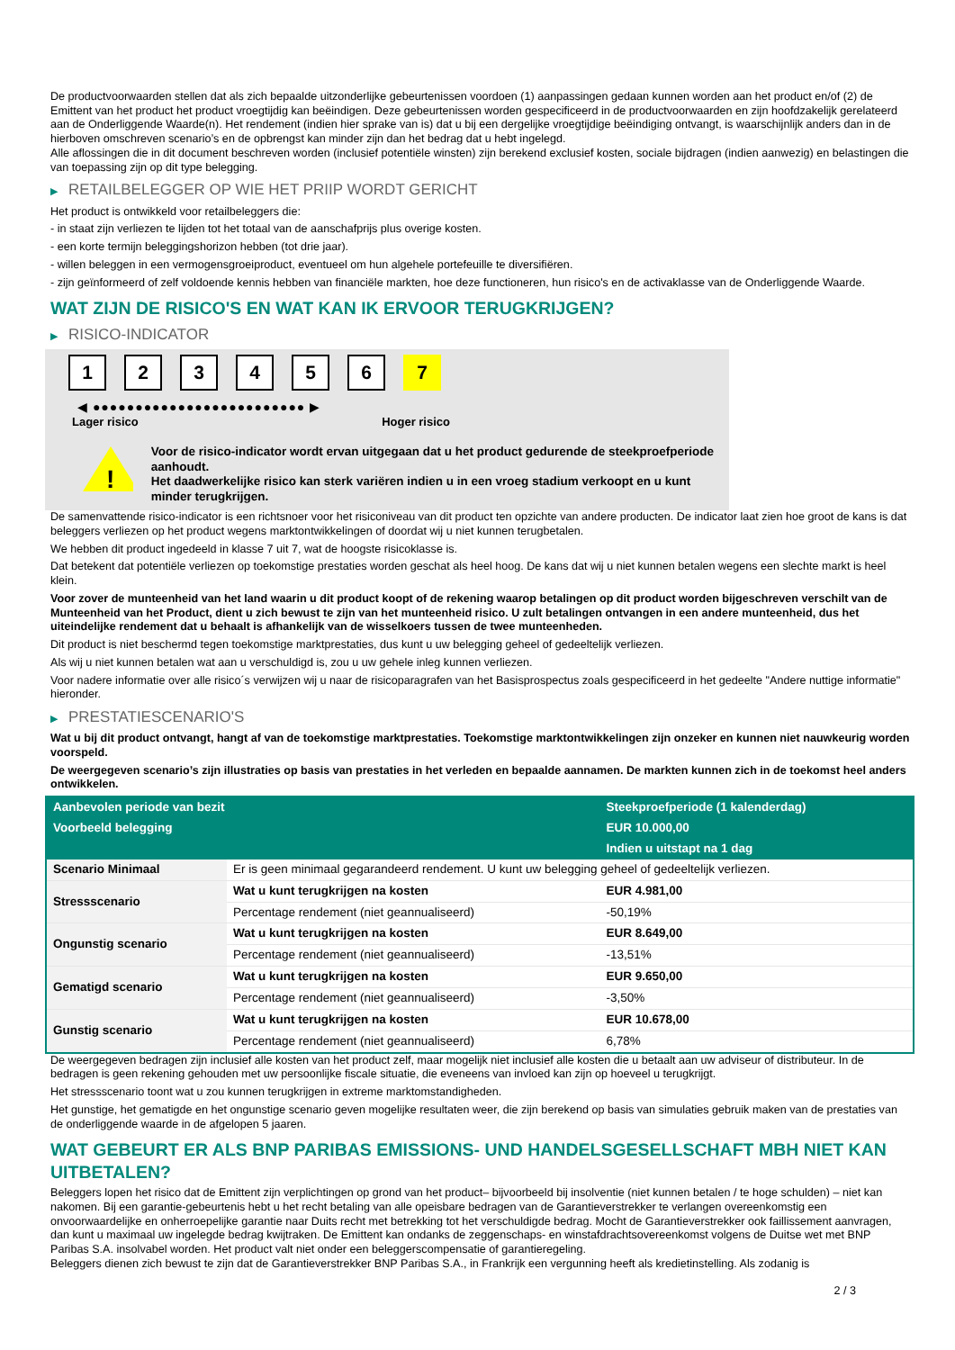De productvoorwaarden stellen dat als zich bepaalde uitzonderlijke gebeurtenissen voordoen (1) aanpassingen gedaan kunnen worden aan het product en/of (2) de Emittent van het product het product vroegtijdig kan beëindigen. Deze gebeurtenissen worden gespecificeerd in de productvoorwaarden en zijn hoofdzakelijk gerelateerd aan de Onderliggende Waarde(n). Het rendement (indien hier sprake van is) dat u bij een dergelijke vroegtijdige beëindiging ontvangt, is waarschijnlijk anders dan in de hierboven omschreven scenario’s en de opbrengst kan minder zijn dan het bedrag dat u hebt ingelegd.
Alle aflossingen die in dit document beschreven worden (inclusief potentiële winsten) zijn berekend exclusief kosten, sociale bijdragen (indien aanwezig) en belastingen die van toepassing zijn op dit type belegging.
▶ RETAILBELEGGER OP WIE HET PRIIP WORDT GERICHT
Het product is ontwikkeld voor retailbeleggers die:
- in staat zijn verliezen te lijden tot het totaal van de aanschafprijs plus overige kosten.
- een korte termijn beleggingshorizon hebben (tot drie jaar).
- willen beleggen in een vermogensgroeiproduct, eventueel om hun algehele portefeuille te diversifiëren.
- zijn geïnformeerd of zelf voldoende kennis hebben van financiële markten, hoe deze functioneren, hun risico's en de activaklasse van de Onderliggende Waarde.
WAT ZIJN DE RISICO'S EN WAT KAN IK ERVOOR TERUGKRIJGEN?
▶ RISICO-INDICATOR
1 2 3 4 5 6 7
◀ ●●●●●●●●●●●●●●●●●●●●●●●●● ▶
Lager risico Hoger risico
!
Voor de risico-indicator wordt ervan uitgegaan dat u het product gedurende de steekproefperiode aanhoudt.
Het daadwerkelijke risico kan sterk variëren indien u in een vroeg stadium verkoopt en u kunt minder terugkrijgen.
De samenvattende risico-indicator is een richtsnoer voor het risiconiveau van dit product ten opzichte van andere producten. De indicator laat zien hoe groot de kans is dat beleggers verliezen op het product wegens marktontwikkelingen of doordat wij u niet kunnen terugbetalen.
We hebben dit product ingedeeld in klasse 7 uit 7, wat de hoogste risicoklasse is.
Dat betekent dat potentiële verliezen op toekomstige prestaties worden geschat als heel hoog. De kans dat wij u niet kunnen betalen wegens een slechte markt is heel klein.
Voor zover de munteenheid van het land waarin u dit product koopt of de rekening waarop betalingen op dit product worden bijgeschreven verschilt van de Munteenheid van het Product, dient u zich bewust te zijn van het munteenheid risico. U zult betalingen ontvangen in een andere munteenheid, dus het uiteindelijke rendement dat u behaalt is afhankelijk van de wisselkoers tussen de twee munteenheden.
Dit product is niet beschermd tegen toekomstige marktprestaties, dus kunt u uw belegging geheel of gedeeltelijk verliezen.
Als wij u niet kunnen betalen wat aan u verschuldigd is, zou u uw gehele inleg kunnen verliezen.
Voor nadere informatie over alle risico´s verwijzen wij u naar de risicoparagrafen van het Basisprospectus zoals gespecificeerd in het gedeelte "Andere nuttige informatie" hieronder.
▶ PRESTATIESCENARIO'S
Wat u bij dit product ontvangt, hangt af van de toekomstige marktprestaties. Toekomstige marktontwikkelingen zijn onzeker en kunnen niet nauwkeurig worden voorspeld.
De weergegeven scenario’s zijn illustraties op basis van prestaties in het verleden en bepaalde aannamen. De markten kunnen zich in de toekomst heel anders ontwikkelen.
| Aanbevolen periode van bezit | | Steekproefperiode (1 kalenderdag) |
| Voorbeeld belegging | | EUR 10.000,00 |
| | | Indien u uitstapt na 1 dag |
| Scenario Minimaal | Er is geen minimaal gegarandeerd rendement. U kunt uw belegging geheel of gedeeltelijk verliezen. | |
| Stressscenario | Wat u kunt terugkrijgen na kosten | EUR 4.981,00 |
| | Percentage rendement (niet geannualiseerd) | -50,19% |
| Ongunstig scenario | Wat u kunt terugkrijgen na kosten | EUR 8.649,00 |
| | Percentage rendement (niet geannualiseerd) | -13,51% |
| Gematigd scenario | Wat u kunt terugkrijgen na kosten | EUR 9.650,00 |
| | Percentage rendement (niet geannualiseerd) | -3,50% |
| Gunstig scenario | Wat u kunt terugkrijgen na kosten | EUR 10.678,00 |
| | Percentage rendement (niet geannualiseerd) | 6,78% |
De weergegeven bedragen zijn inclusief alle kosten van het product zelf, maar mogelijk niet inclusief alle kosten die u betaalt aan uw adviseur of distributeur. In de bedragen is geen rekening gehouden met uw persoonlijke fiscale situatie, die eveneens van invloed kan zijn op hoeveel u terugkrijgt.
Het stressscenario toont wat u zou kunnen terugkrijgen in extreme marktomstandigheden.
Het gunstige, het gematigde en het ongunstige scenario geven mogelijke resultaten weer, die zijn berekend op basis van simulaties gebruik maken van de prestaties van de onderliggende waarde in de afgelopen 5 jaaren.
WAT GEBEURT ER ALS BNP PARIBAS EMISSIONS- UND HANDELSGESELLSCHAFT MBH NIET KAN UITBETALEN?
Beleggers lopen het risico dat de Emittent zijn verplichtingen op grond van het product– bijvoorbeeld bij insolventie (niet kunnen betalen / te hoge schulden) – niet kan nakomen. Bij een garantie-gebeurtenis hebt u het recht betaling van alle opeisbare bedragen van de Garantieverstrekker te verlangen overeenkomstig een onvoorwaardelijke en onherroepelijke garantie naar Duits recht met betrekking tot het verschuldigde bedrag. Mocht de Garantieverstrekker ook faillissement aanvragen, dan kunt u maximaal uw ingelegde bedrag kwijtraken. De Emittent kan ondanks de zeggenschaps- en winstafdrachtsovereenkomst volgens de Duitse wet met BNP Paribas S.A. insolvabel worden. Het product valt niet onder een beleggerscompensatie of garantieregeling.
Beleggers dienen zich bewust te zijn dat de Garantieverstrekker BNP Paribas S.A., in Frankrijk een vergunning heeft als kredietinstelling. Als zodanig is
2 / 3